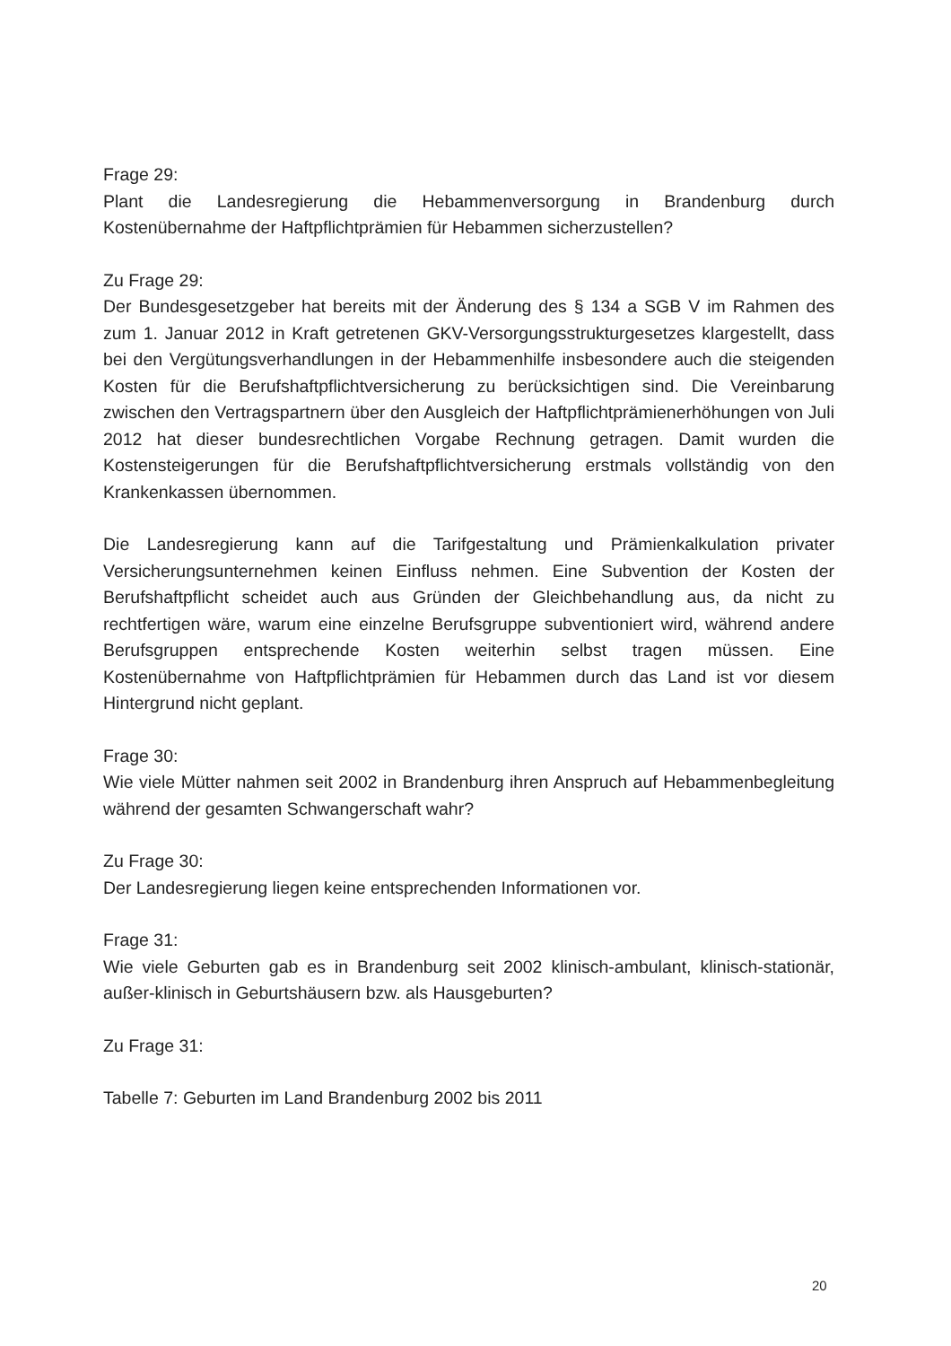Frage 29:
Plant die Landesregierung die Hebammenversorgung in Brandenburg durch Kostenübernahme der Haftpflichtprämien für Hebammen sicherzustellen?
Zu Frage 29:
Der Bundesgesetzgeber hat bereits mit der Änderung des § 134 a SGB V im Rahmen des zum 1. Januar 2012 in Kraft getretenen GKV-Versorgungsstrukturgesetzes klargestellt, dass bei den Vergütungsverhandlungen in der Hebammenhilfe insbesondere auch die steigenden Kosten für die Berufshaftpflichtversicherung zu berücksichtigen sind. Die Vereinbarung zwischen den Vertragspartnern über den Ausgleich der Haftpflichtprämienerhöhungen von Juli 2012 hat dieser bundesrechtlichen Vorgabe Rechnung getragen. Damit wurden die Kostensteigerungen für die Berufshaftpflichtversicherung erstmals vollständig von den Krankenkassen übernommen.
Die Landesregierung kann auf die Tarifgestaltung und Prämienkalkulation privater Versicherungsunternehmen keinen Einfluss nehmen. Eine Subvention der Kosten der Berufshaftpflicht scheidet auch aus Gründen der Gleichbehandlung aus, da nicht zu rechtfertigen wäre, warum eine einzelne Berufsgruppe subventioniert wird, während andere Berufsgruppen entsprechende Kosten weiterhin selbst tragen müssen. Eine Kostenübernahme von Haftpflichtprämien für Hebammen durch das Land ist vor diesem Hintergrund nicht geplant.
Frage 30:
Wie viele Mütter nahmen seit 2002 in Brandenburg ihren Anspruch auf Hebammenbegleitung während der gesamten Schwangerschaft wahr?
Zu Frage 30:
Der Landesregierung liegen keine entsprechenden Informationen vor.
Frage 31:
Wie viele Geburten gab es in Brandenburg seit 2002 klinisch-ambulant, klinisch-stationär, außer-klinisch in Geburtshäusern bzw. als Hausgeburten?
Zu Frage 31:
Tabelle 7: Geburten im Land Brandenburg 2002 bis 2011
20